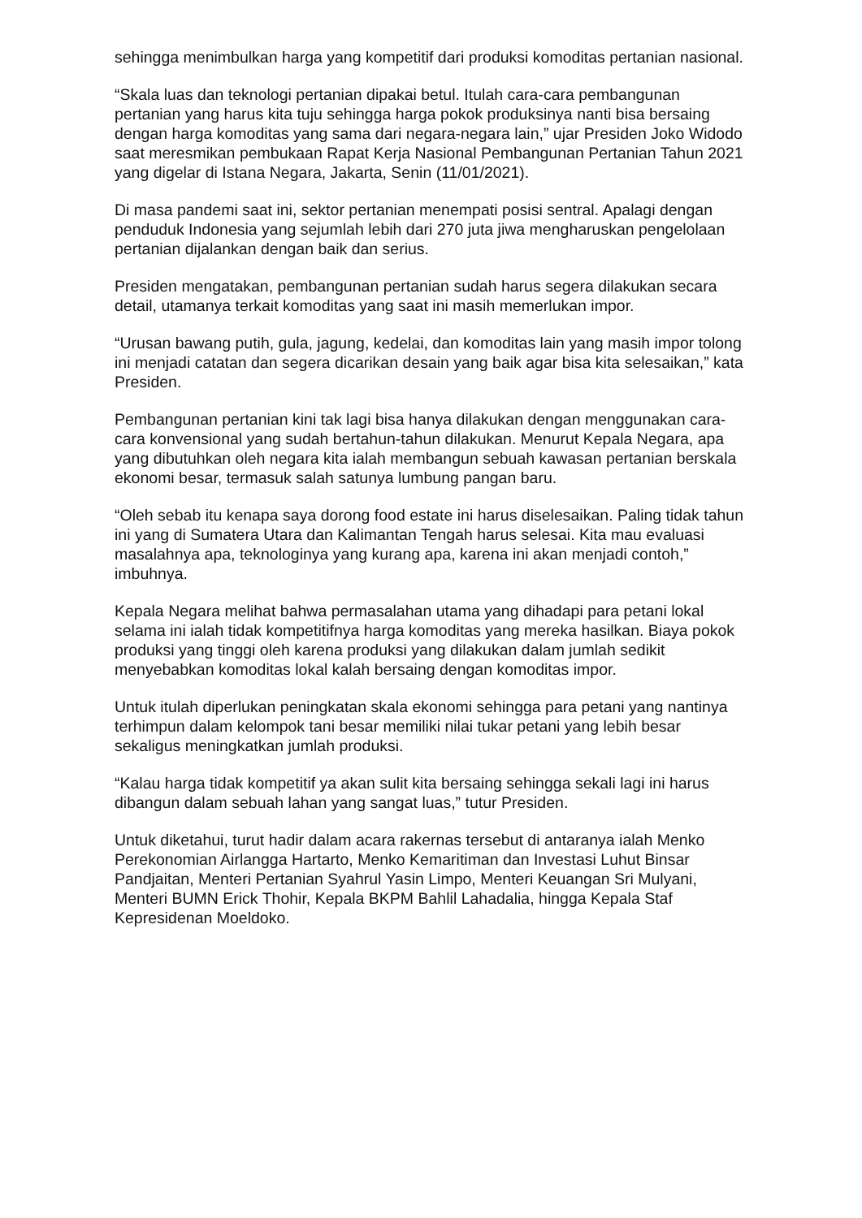sehingga menimbulkan harga yang kompetitif dari produksi komoditas pertanian nasional.
“Skala luas dan teknologi pertanian dipakai betul. Itulah cara-cara pembangunan pertanian yang harus kita tuju sehingga harga pokok produksinya nanti bisa bersaing dengan harga komoditas yang sama dari negara-negara lain,” ujar Presiden Joko Widodo saat meresmikan pembukaan Rapat Kerja Nasional Pembangunan Pertanian Tahun 2021 yang digelar di Istana Negara, Jakarta, Senin (11/01/2021).
Di masa pandemi saat ini, sektor pertanian menempati posisi sentral. Apalagi dengan penduduk Indonesia yang sejumlah lebih dari 270 juta jiwa mengharuskan pengelolaan pertanian dijalankan dengan baik dan serius.
Presiden mengatakan, pembangunan pertanian sudah harus segera dilakukan secara detail, utamanya terkait komoditas yang saat ini masih memerlukan impor.
“Urusan bawang putih, gula, jagung, kedelai, dan komoditas lain yang masih impor tolong ini menjadi catatan dan segera dicarikan desain yang baik agar bisa kita selesaikan,” kata Presiden.
Pembangunan pertanian kini tak lagi bisa hanya dilakukan dengan menggunakan cara-cara konvensional yang sudah bertahun-tahun dilakukan. Menurut Kepala Negara, apa yang dibutuhkan oleh negara kita ialah membangun sebuah kawasan pertanian berskala ekonomi besar, termasuk salah satunya lumbung pangan baru.
“Oleh sebab itu kenapa saya dorong food estate ini harus diselesaikan. Paling tidak tahun ini yang di Sumatera Utara dan Kalimantan Tengah harus selesai. Kita mau evaluasi masalahnya apa, teknologinya yang kurang apa, karena ini akan menjadi contoh,” imbuhnya.
Kepala Negara melihat bahwa permasalahan utama yang dihadapi para petani lokal selama ini ialah tidak kompetitifnya harga komoditas yang mereka hasilkan. Biaya pokok produksi yang tinggi oleh karena produksi yang dilakukan dalam jumlah sedikit menyebabkan komoditas lokal kalah bersaing dengan komoditas impor.
Untuk itulah diperlukan peningkatan skala ekonomi sehingga para petani yang nantinya terhimpun dalam kelompok tani besar memiliki nilai tukar petani yang lebih besar sekaligus meningkatkan jumlah produksi.
“Kalau harga tidak kompetitif ya akan sulit kita bersaing sehingga sekali lagi ini harus dibangun dalam sebuah lahan yang sangat luas,” tutur Presiden.
Untuk diketahui, turut hadir dalam acara rakernas tersebut di antaranya ialah Menko Perekonomian Airlangga Hartarto, Menko Kemaritiman dan Investasi Luhut Binsar Pandjaitan, Menteri Pertanian Syahrul Yasin Limpo, Menteri Keuangan Sri Mulyani, Menteri BUMN Erick Thohir, Kepala BKPM Bahlil Lahadalia, hingga Kepala Staf Kepresidenan Moeldoko.